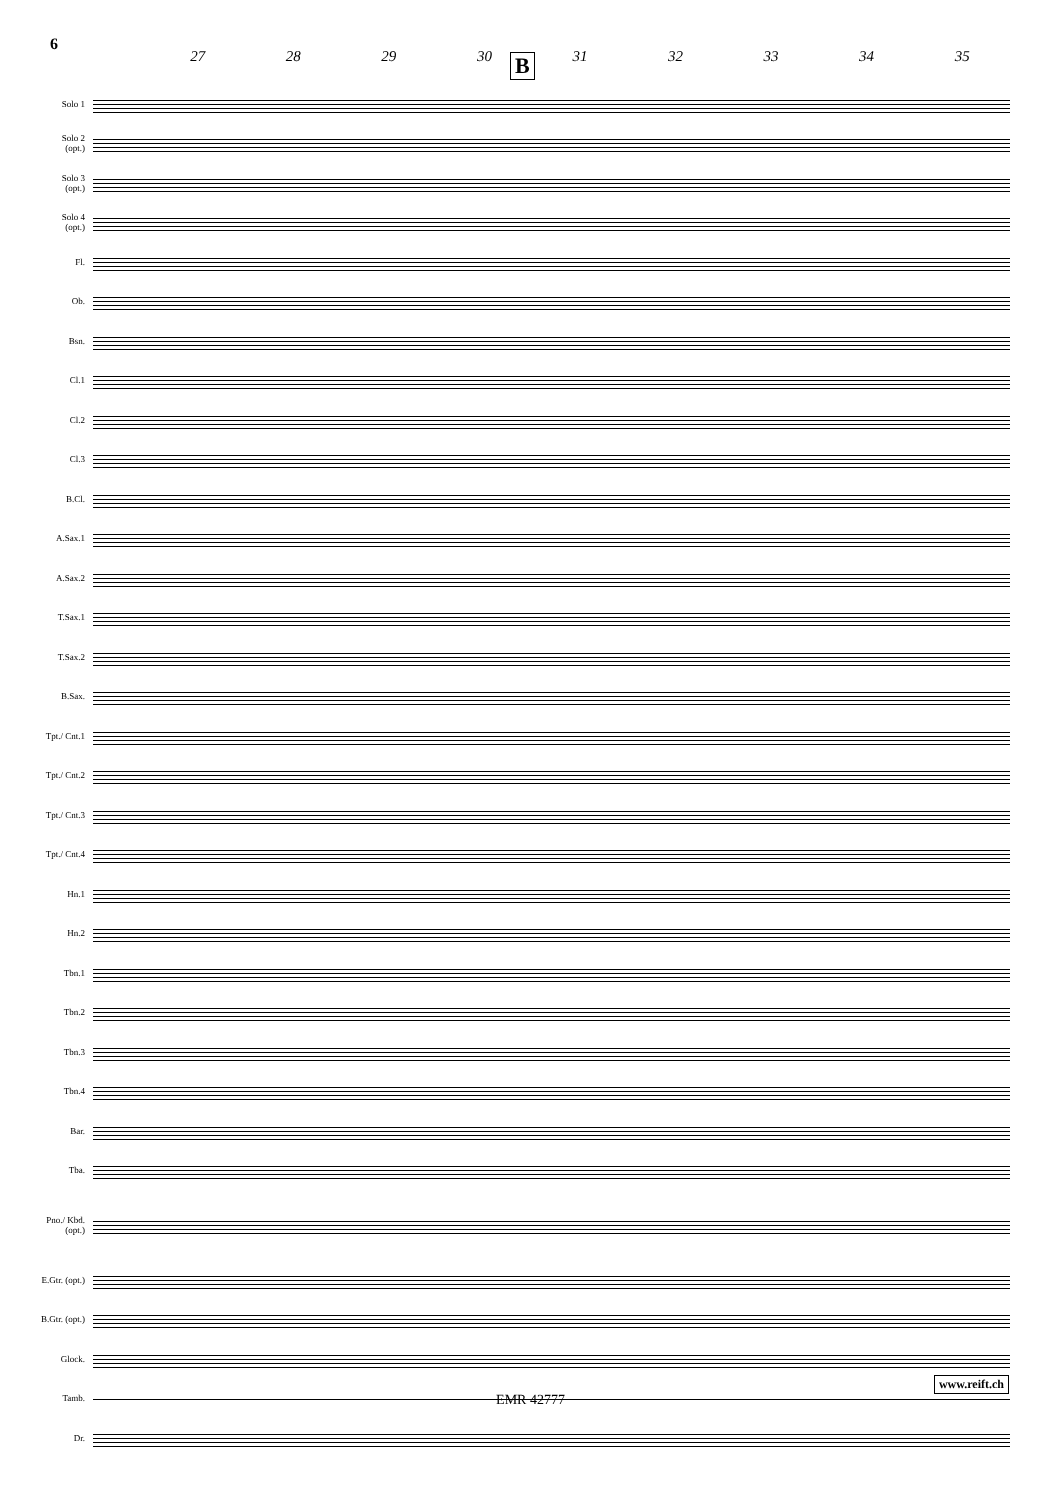6
27 28 29 30 31 32 33 34 35 B
Solo 1
Solo 2 (opt.)
Solo 3 (opt.)
Solo 4 (opt.)
Fl.
Ob.
Bsn.
Cl.1
Cl.2
Cl.3
B.Cl.
A.Sax.1
A.Sax.2
T.Sax.1
T.Sax.2
B.Sax.
Tpt./ Cnt.1
Tpt./ Cnt.2
Tpt./ Cnt.3
Tpt./ Cnt.4
Hn.1
Hn.2
Tbn.1
Tbn.2
Tbn.3
Tbn.4
Bar.
Tba.
Pno./ Kbd. (opt.)
E.Gtr. (opt.)
B.Gtr. (opt.)
Glock.
Tamb.
Dr.
www.reift.ch
EMR 42777